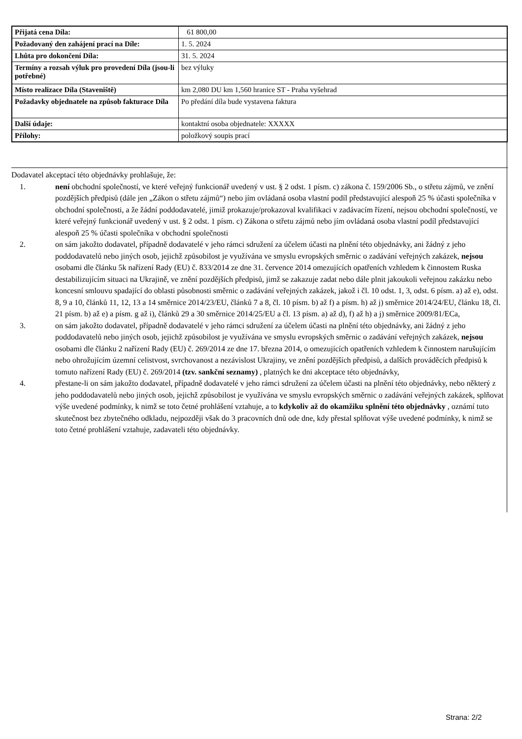| Přijatá cena Díla: | 61 800,00 |
| Požadovaný den zahájení prací na Díle: | 1. 5. 2024 |
| Lhůta pro dokončení Díla: | 31. 5. 2024 |
| Termíny a rozsah výluk pro provedení Díla (jsou-li potřebné) | bez výluky |
| Místo realizace Díla (Staveniště) | km 2,080 DU km 1,560 hranice ST - Praha vyšehrad |
| Požadavky objednatele na způsob fakturace Díla | Po předání díla bude vystavena faktura |
| Další údaje: | kontaktní osoba objednatele: XXXXX |
| Přílohy: | položkový soupis prací |
Dodavatel akceptací této objednávky prohlašuje, že:
1. není obchodní společností, ve které veřejný funkcionář uvedený v ust. § 2 odst. 1 písm. c) zákona č. 159/2006 Sb., o střetu zájmů, ve znění pozdějších předpisů (dále jen „Zákon o střetu zájmů“) nebo jím ovládaná osoba vlastní podíl představující alespoň 25 % účasti společníka v obchodní společnosti, a že žádní poddodavatelé, jimiž prokazuje/prokazoval kvalifikaci v zadávacím řízení, nejsou obchodní společností, ve které veřejný funkcionář uvedený v ust. § 2 odst. 1 písm. c) Zákona o střetu zájmů nebo jím ovládaná osoba vlastní podíl představující alespoň 25 % účasti společníka v obchodní společnosti
2. on sám jakožto dodavatel, případně dodavatelé v jeho rámci sdružení za účelem účasti na plnění této objednávky, ani žádný z jeho poddodavatelů nebo jiných osob, jejichž způsobilost je využívána ve smyslu evropských směrnic o zadávání veřejných zakázek, nejsou osobami dle článku 5k nařízení Rady (EU) č. 833/2014 ze dne 31. července 2014 omezujících opatřeních vzhledem k činnostem Ruska destabilizujícím situaci na Ukrajině, ve znění pozdějších předpisů, jimž se zakazuje zadat nebo dále plnit jakoukoli veřejnou zakázku nebo koncesní smlouvu spadající do oblasti působnosti směrnic o zadávání veřejných zakázek, jakož i čl. 10 odst. 1, 3, odst. 6 písm. a) až e), odst. 8, 9 a 10, článků 11, 12, 13 a 14 směrnice 2014/23/EU, článků 7 a 8, čl. 10 písm. b) až f) a písm. h) až j) směrnice 2014/24/EU, článku 18, čl. 21 písm. b) až e) a písm. g až i), článků 29 a 30 směrnice 2014/25/EU a čl. 13 písm. a) až d), f) až h) a j) směrnice 2009/81/ECa,
3. on sám jakožto dodavatel, případně dodavatelé v jeho rámci sdružení za účelem účasti na plnění této objednávky, ani žádný z jeho poddodavatelů nebo jiných osob, jejichž způsobilost je využívána ve smyslu evropských směrnic o zadávání veřejných zakázek, nejsou osobami dle článku 2 nařízení Rady (EU) č. 269/2014 ze dne 17. března 2014, o omezujících opatřeních vzhledem k činnostem narušujícím nebo ohrožujícím územní celistvost, svrchovanost a nezávislost Ukrajiny, ve znění pozdějších předpisů, a dalších prováděcích předpisů k tomuto nařízení Rady (EU) č. 269/2014 (tzv. sankční seznamy) , platných ke dni akceptace této objednávky,
4. přestane-li on sám jakožto dodavatel, případně dodavatelé v jeho rámci sdružení za účelem účasti na plnění této objednávky, nebo některý z jeho poddodavatelů nebo jiných osob, jejichž způsobilost je využívána ve smyslu evropských směrnic o zadávání veřejných zakázek, splňovat výše uvedené podmínky, k nimž se toto četné prohlášení vztahuje, a to kdykoliv až do okamžiku splnění této objednávky , oznámí tuto skutečnost bez zbytečného odkladu, nejpozději však do 3 pracovních dnů ode dne, kdy přestal splňovat výše uvedené podmínky, k nimž se toto četné prohlášení vztahuje, zadavateli této objednávky.
Strana: 2/2